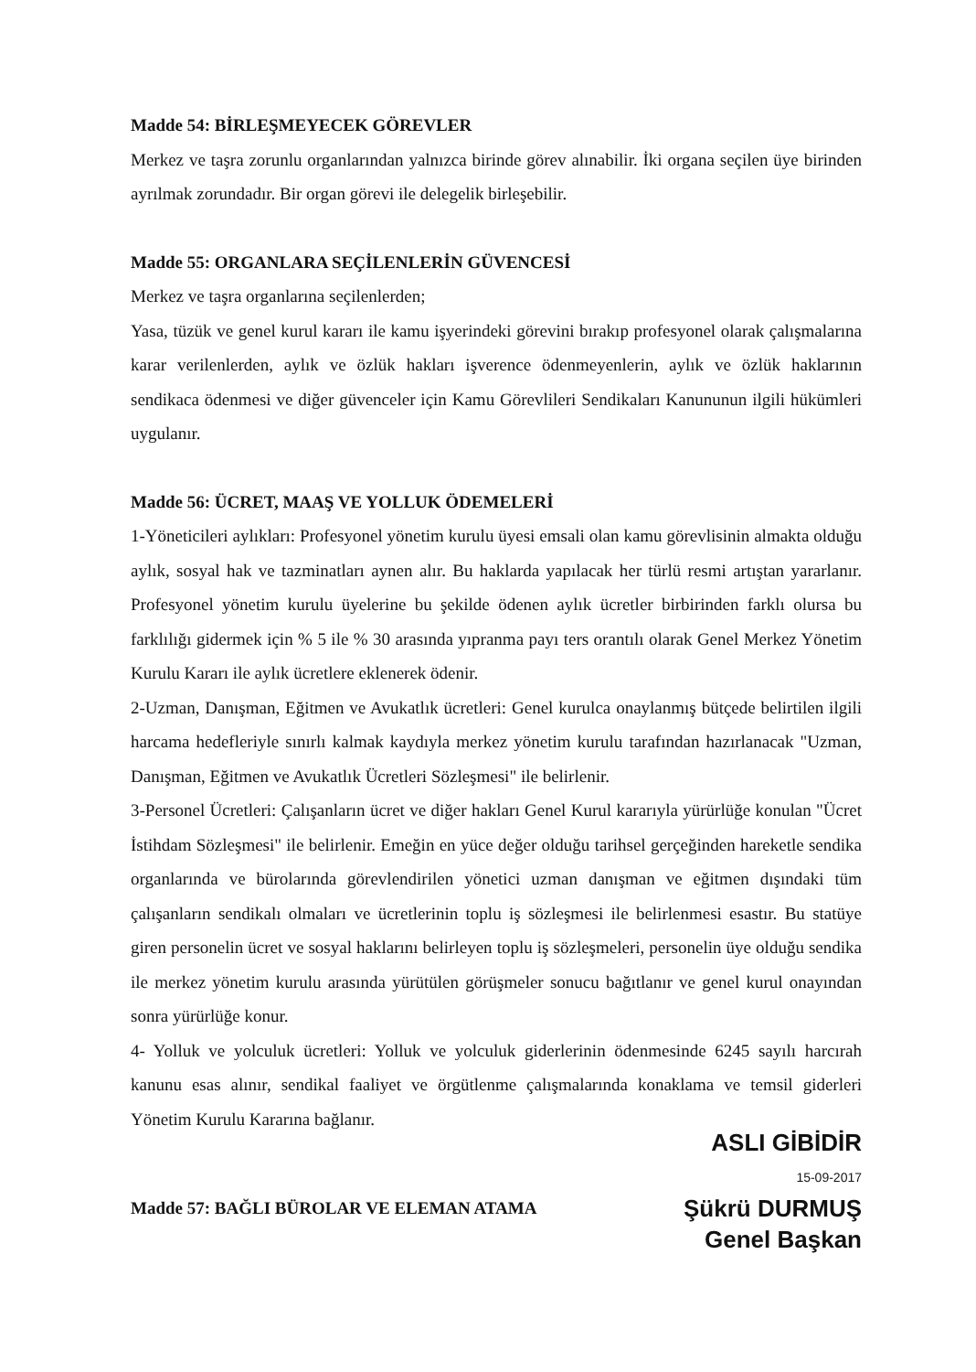Madde 54: BİRLEŞMEYECEK GÖREVLER
Merkez ve taşra zorunlu organlarından yalnızca birinde görev alınabilir. İki organa seçilen üye birinden ayrılmak zorundadır. Bir organ görevi ile delegelik birleşebilir.
Madde 55: ORGANLARA SEÇİLENLERİN GÜVENCESİ
Merkez ve taşra organlarına seçilenlerden;
Yasa, tüzük ve genel kurul kararı ile kamu işyerindeki görevini bırakıp profesyonel olarak çalışmalarına karar verilenlerden, aylık ve özlük hakları işverence ödenmeyenlerin, aylık ve özlük haklarının sendikaca ödenmesi ve diğer güvenceler için Kamu Görevlileri Sendikaları Kanununun ilgili hükümleri uygulanır.
Madde 56: ÜCRET, MAAŞ VE YOLLUK ÖDEMELERİ
1-Yöneticileri aylıkları: Profesyonel yönetim kurulu üyesi emsali olan kamu görevlisinin almakta olduğu aylık, sosyal hak ve tazminatları aynen alır. Bu haklarda yapılacak her türlü resmi artıştan yararlanır. Profesyonel yönetim kurulu üyelerine bu şekilde ödenen aylık ücretler birbirinden farklı olursa bu farklılığı gidermek için % 5 ile % 30 arasında yıpranma payı ters orantılı olarak Genel Merkez Yönetim Kurulu Kararı ile aylık ücretlere eklenerek ödenir.
2-Uzman, Danışman, Eğitmen ve Avukatlık ücretleri: Genel kurulca onaylanmış bütçede belirtilen ilgili harcama hedefleriyle sınırlı kalmak kaydıyla merkez yönetim kurulu tarafından hazırlanacak "Uzman, Danışman, Eğitmen ve Avukatlık Ücretleri Sözleşmesi" ile belirlenir.
3-Personel Ücretleri: Çalışanların ücret ve diğer hakları Genel Kurul kararıyla yürürlüğe konulan "Ücret İstihdam Sözleşmesi" ile belirlenir. Emeğin en yüce değer olduğu tarihsel gerçeğinden hareketle sendika organlarında ve bürolarında görevlendirilen yönetici uzman danışman ve eğitmen dışındaki tüm çalışanların sendikalı olmaları ve ücretlerinin toplu iş sözleşmesi ile belirlenmesi esastır. Bu statüye giren personelin ücret ve sosyal haklarını belirleyen toplu iş sözleşmeleri, personelin üye olduğu sendika ile merkez yönetim kurulu arasında yürütülen görüşmeler sonucu bağıtlanır ve genel kurul onayından sonra yürürlüğe konur.
4- Yolluk ve yolculuk ücretleri: Yolluk ve yolculuk giderlerinin ödenmesinde 6245 sayılı harcırah kanunu esas alınır, sendikal faaliyet ve örgütlenme çalışmalarında konaklama ve temsil giderleri Yönetim Kurulu Kararına bağlanır.
Madde 57: BAĞLI BÜROLAR VE ELEMAN ATAMA
ASLI GİBİDİR
15-09-2017
Şükrü DURMUŞ
Genel Başkan